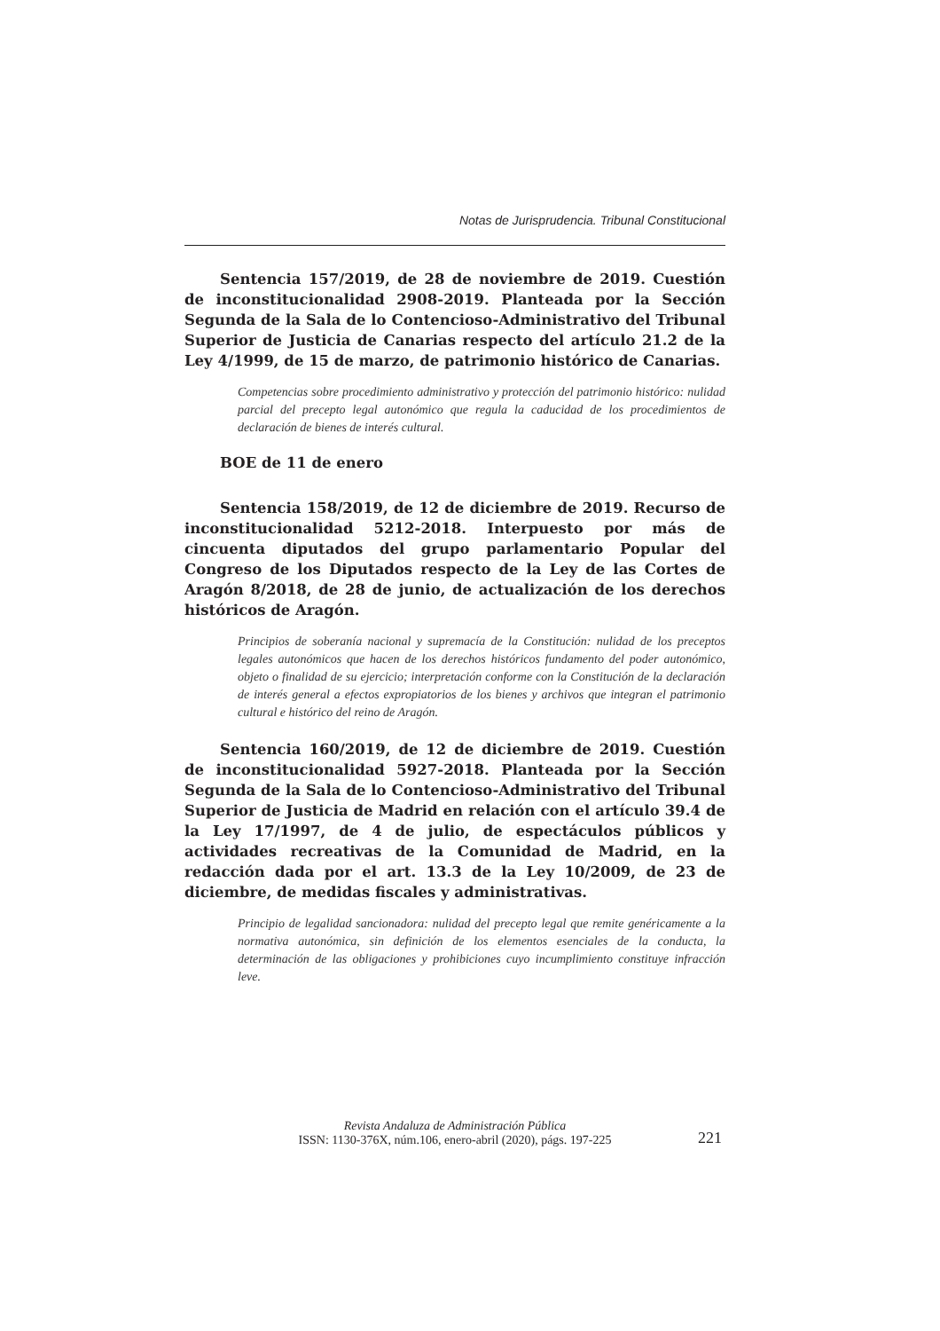Notas de Jurisprudencia. Tribunal Constitucional
Sentencia 157/2019, de 28 de noviembre de 2019. Cuestión de inconstitucionalidad 2908-2019. Planteada por la Sección Segunda de la Sala de lo Contencioso-Administrativo del Tribunal Superior de Justicia de Canarias respecto del artículo 21.2 de la Ley 4/1999, de 15 de marzo, de patrimonio histórico de Canarias.
Competencias sobre procedimiento administrativo y protección del patrimonio histórico: nulidad parcial del precepto legal autonómico que regula la caducidad de los procedimientos de declaración de bienes de interés cultural.
BOE de 11 de enero
Sentencia 158/2019, de 12 de diciembre de 2019. Recurso de inconstitucionalidad 5212-2018. Interpuesto por más de cincuenta diputados del grupo parlamentario Popular del Congreso de los Diputados respecto de la Ley de las Cortes de Aragón 8/2018, de 28 de junio, de actualización de los derechos históricos de Aragón.
Principios de soberanía nacional y supremacía de la Constitución: nulidad de los preceptos legales autonómicos que hacen de los derechos históricos fundamento del poder autonómico, objeto o finalidad de su ejercicio; interpretación conforme con la Constitución de la declaración de interés general a efectos expropiatorios de los bienes y archivos que integran el patrimonio cultural e histórico del reino de Aragón.
Sentencia 160/2019, de 12 de diciembre de 2019. Cuestión de inconstitucionalidad 5927-2018. Planteada por la Sección Segunda de la Sala de lo Contencioso-Administrativo del Tribunal Superior de Justicia de Madrid en relación con el artículo 39.4 de la Ley 17/1997, de 4 de julio, de espectáculos públicos y actividades recreativas de la Comunidad de Madrid, en la redacción dada por el art. 13.3 de la Ley 10/2009, de 23 de diciembre, de medidas fiscales y administrativas.
Principio de legalidad sancionadora: nulidad del precepto legal que remite genéricamente a la normativa autonómica, sin definición de los elementos esenciales de la conducta, la determinación de las obligaciones y prohibiciones cuyo incumplimiento constituye infracción leve.
Revista Andaluza de Administración Pública
ISSN: 1130-376X, núm.106, enero-abril (2020), págs. 197-225
221